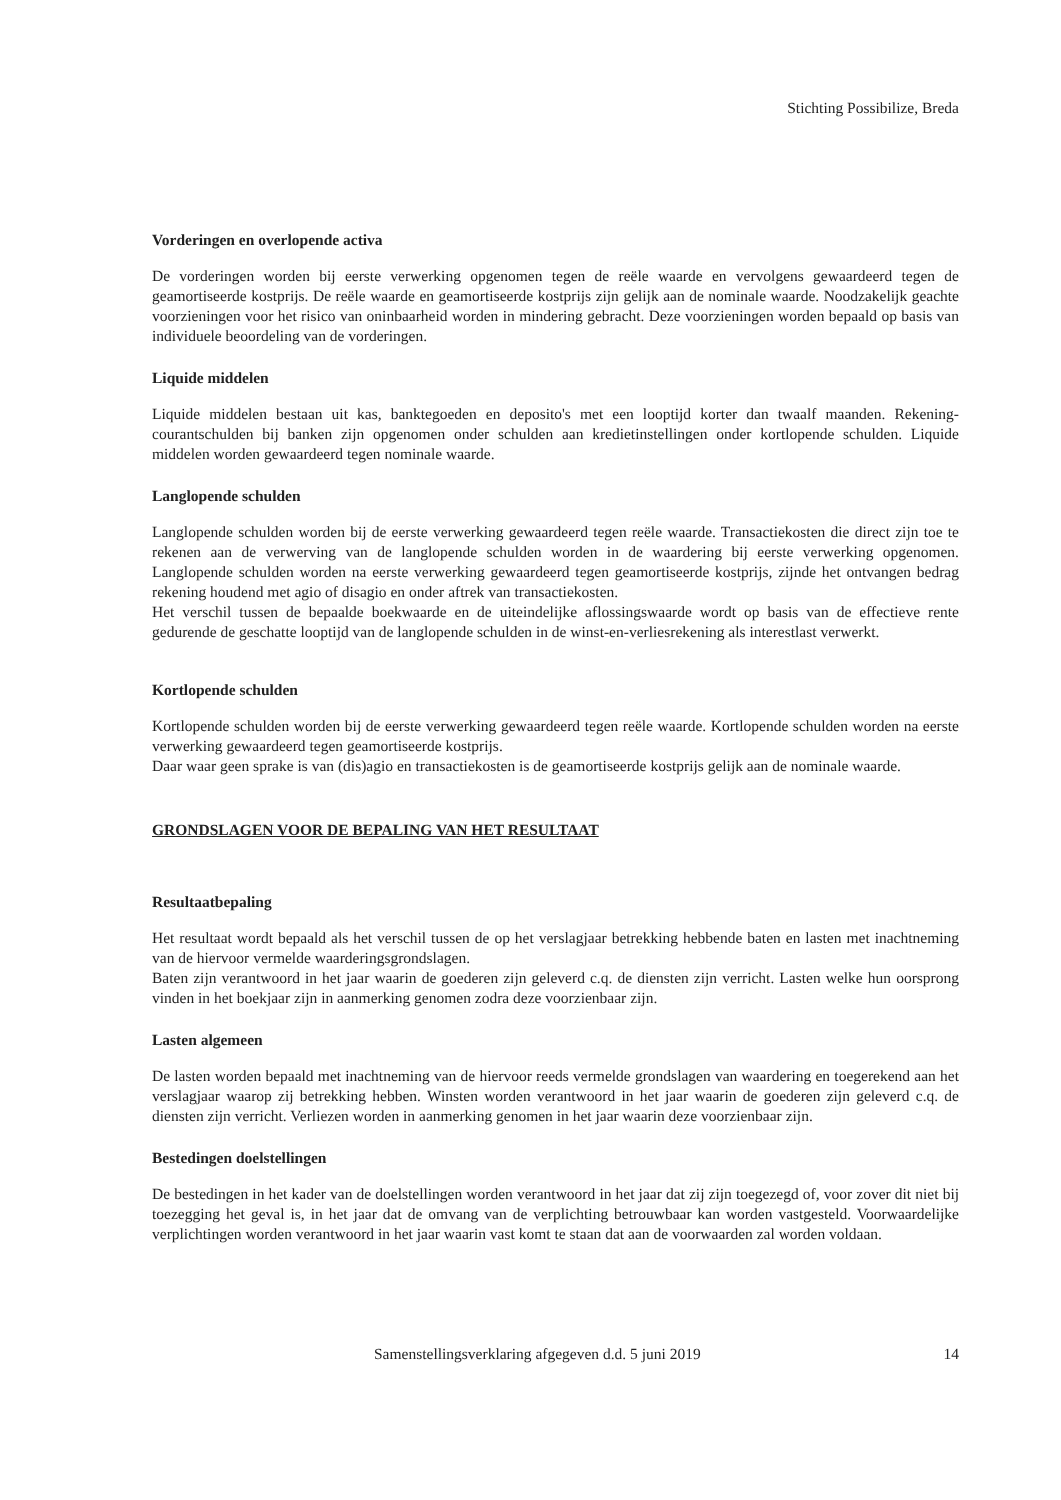Stichting Possibilize, Breda
Vorderingen en overlopende activa
De vorderingen worden bij eerste verwerking opgenomen tegen de reële waarde en vervolgens gewaardeerd tegen de geamortiseerde kostprijs. De reële waarde en geamortiseerde kostprijs zijn gelijk aan de nominale waarde. Noodzakelijk geachte voorzieningen voor het risico van oninbaarheid worden in mindering gebracht. Deze voorzieningen worden bepaald op basis van individuele beoordeling van de vorderingen.
Liquide middelen
Liquide middelen bestaan uit kas, banktegoeden en deposito's met een looptijd korter dan twaalf maanden. Rekening-courantschulden bij banken zijn opgenomen onder schulden aan kredietinstellingen onder kortlopende schulden. Liquide middelen worden gewaardeerd tegen nominale waarde.
Langlopende schulden
Langlopende schulden worden bij de eerste verwerking gewaardeerd tegen reële waarde. Transactiekosten die direct zijn toe te rekenen aan de verwerving van de langlopende schulden worden in de waardering bij eerste verwerking opgenomen. Langlopende schulden worden na eerste verwerking gewaardeerd tegen geamortiseerde kostprijs, zijnde het ontvangen bedrag rekening houdend met agio of disagio en onder aftrek van transactiekosten.
Het verschil tussen de bepaalde boekwaarde en de uiteindelijke aflossingswaarde wordt op basis van de effectieve rente gedurende de geschatte looptijd van de langlopende schulden in de winst-en-verliesrekening als interestlast verwerkt.
Kortlopende schulden
Kortlopende schulden worden bij de eerste verwerking gewaardeerd tegen reële waarde. Kortlopende schulden worden na eerste verwerking gewaardeerd tegen geamortiseerde kostprijs.
Daar waar geen sprake is van (dis)agio en transactiekosten is de geamortiseerde kostprijs gelijk aan de nominale waarde.
GRONDSLAGEN VOOR DE BEPALING VAN HET RESULTAAT
Resultaatbepaling
Het resultaat wordt bepaald als het verschil tussen de op het verslagjaar betrekking hebbende baten en lasten met inachtneming van de hiervoor vermelde waarderingsgrondslagen.
Baten zijn verantwoord in het jaar waarin de goederen zijn geleverd c.q. de diensten zijn verricht. Lasten welke hun oorsprong vinden in het boekjaar zijn in aanmerking genomen zodra deze voorzienbaar zijn.
Lasten algemeen
De lasten worden bepaald met inachtneming van de hiervoor reeds vermelde grondslagen van waardering en toegerekend aan het verslagjaar waarop zij betrekking hebben. Winsten worden verantwoord in het jaar waarin de goederen zijn geleverd c.q. de diensten zijn verricht. Verliezen worden in aanmerking genomen in het jaar waarin deze voorzienbaar zijn.
Bestedingen doelstellingen
De bestedingen in het kader van de doelstellingen worden verantwoord in het jaar dat zij zijn toegezegd of, voor zover dit niet bij toezegging het geval is, in het jaar dat de omvang van de verplichting betrouwbaar kan worden vastgesteld. Voorwaardelijke verplichtingen worden verantwoord in het jaar waarin vast komt te staan dat aan de voorwaarden zal worden voldaan.
Samenstellingsverklaring afgegeven d.d. 5 juni 2019 14